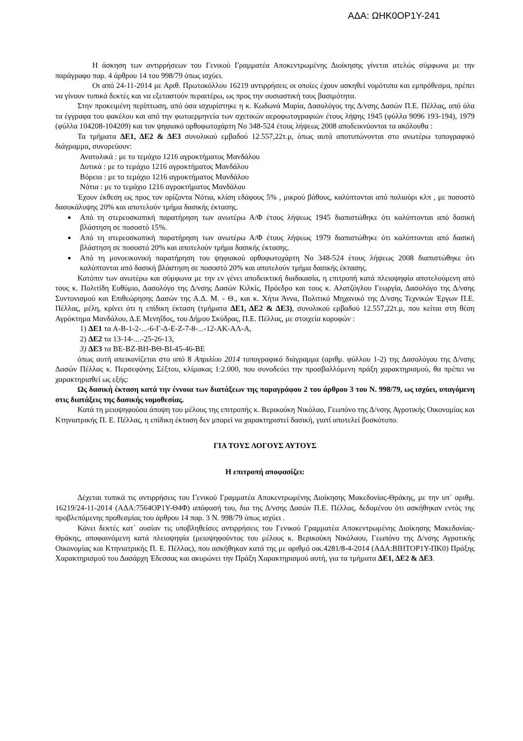ΑΔΑ: ΩΗΚ0ΟΡ1Υ-241
Η άσκηση των αντιρρήσεων του Γενικού Γραμματέα Αποκεντρωμένης Διοίκησης γίνεται ατελώς σύμφωνα με την παράγραφο παρ. 4 άρθρου 14 του 998/79 όπως ισχύει.
Οι από 24-11-2014 με Αριθ. Πρωτοκόλλου 16219 αντιρρήσεις οι οποίες έχουν ασκηθεί νομότυπα και εμπρόθεσμα, πρέπει να γίνουν τυπικά δεκτές και να εξεταστούν περαιτέρω, ως προς την ουσιαστική τους βασιμότητα.
Στην προκειμένη περίπτωση, από όσα ισχυρίστηκε η κ. Κωδωνά Μαρία, Δασολόγος της Δ/νσης Δασών Π.Ε. Πέλλας, από όλα τα έγγραφα του φακέλου και από την φωτοερμηνεία των σχετικών αεροφωτογραφιών έτους λήψης 1945 (φύλλα 9096 193-194), 1979 (φύλλα 104208-104209) και τον ψηφιακό ορθοφωτοχάρτη Νο 348-524 έτους λήψεως 2008 αποδεικνύονται τα ακόλουθα :
Τα τμήματα ΔΕ1, ΔΕ2 & ΔΕ3 συνολικού εμβαδού 12.557,22τ.μ, όπως αυτά αποτυπώνονται στο ανωτέρω τοπογραφικό διάγραμμα, συνορεύουν:
Ανατολικά : με το τεμάχιο 1216 αγροκτήματος Μανδάλου
Δυτικά : με το τεμάχιο 1216 αγροκτήματος Μανδάλου
Βόρεια : με το τεμάχιο 1216 αγροκτήματος Μανδάλου
Νότια : με το τεμάχιο 1216 αγροκτήματος Μανδάλου
Έχουν έκθεση ως προς τον ορίζοντα Νότια, κλίση εδάφους 5% , μικρού βάθους, καλύπτονται από παλιούρι κλπ , με ποσοστό δασοκάλυψης 20% και αποτελούν τμήμα δασικής έκτασης.
Από τη στερεοσκοπική παρατήρηση των ανωτέρω Α/Φ έτους λήψεως 1945 διαπιστώθηκε ότι καλύπτονται από δασική βλάστηση σε ποσοστό 15%.
Από τη στερεοσκοπική παρατήρηση των ανωτέρω Α/Φ έτους λήψεως 1979 διαπιστώθηκε ότι καλύπτονται από δασική βλάστηση σε ποσοστό 20% και αποτελούν τμήμα δασικής έκτασης.
Από τη μονοεικονική παρατήρηση του ψηφιακού ορθοφωτοχάρτη Νο 348-524 έτους λήψεως 2008 διαπιστώθηκε ότι καλύπτονται από δασική βλάστηση σε ποσοστό 20% και αποτελούν τμήμα δασικής έκτασης.
Κατόπιν των ανωτέρω και σύμφωνα με την εν γένει αποδεικτική διαδικασία, η επιτροπή κατά πλειοψηφία αποτελούμενη από τους κ. Πολιτίδη Ευθύμιο, Δασολόγο της Δ/νσης Δασών Κιλκίς, Πρόεδρο και τους κ. Αλατζόγλου Γεωργία, Δασολόγο της Δ/νσης Συντονισμού και Επιθεώρησης Δασών της Α.Δ. Μ. - Θ., και κ. Χήτα Άννα, Πολιτικό Μηχανικό της Δ/νσης Τεχνικών Έργων Π.Ε. Πέλλας, μέλη, κρίνει ότι η επίδικη έκταση (τμήματα ΔΕ1, ΔΕ2 & ΔΕ3), συνολικού εμβαδού 12.557,22τ.μ, που κείται στη θέση Αγρόκτημα Μανδάλου, Δ.Ε Μενηΐδος, του Δήμου Σκύδρας, Π.Ε. Πέλλας, με στοιχεία κορυφών :
1) ΔΕ1 τα Α-Β-1-2-...-6-Γ-Δ-Ε-Ζ-7-8-...-12-ΑΚ-ΑΛ-Α,
2) ΔΕ2 τα 13-14-....-25-26-13,
3) ΔΕ3 τα ΒΕ-ΒΖ-ΒΗ-ΒΘ-ΒΙ-45-46-ΒΕ
όπως αυτή απεικονίζεται στο από 8 Απριλίου 2014 τοπογραφικό διάγραμμα (αριθμ. φύλλου 1-2) της Δασολόγου της Δ/νσης Δασών Πέλλας κ. Περσεφόνης Σέξτου, κλίμακας 1:2.000, που συνοδεύει την προσβαλλόμενη πράξη χαρακτηρισμού, θα πρέπει να χαρακτηρισθεί ως εξής:
Ως δασική έκταση κατά την έννοια των διατάξεων της παραγράφου 2 του άρθρου 3 του Ν. 998/79, ως ισχύει, υπαγόμενη στις διατάξεις της δασικής νομοθεσίας.
Κατά τη μειοψηφούσα άποψη του μέλους της επιτροπής κ. Βερικούκη Νικόλαο, Γεωπόνο της Δ/νσης Αγροτικής Οικονομίας και Κτηνιατρικής Π. Ε. Πέλλας, η επίδικη έκταση δεν μπορεί να χαρακτηριστεί δασική, γιατί αποτελεί βοσκότοπο.
ΓΙΑ ΤΟΥΣ ΛΟΓΟΥΣ ΑΥΤΟΥΣ
Η επιτροπή αποφασίζει:
Δέχεται τυπικά τις αντιρρήσεις του Γενικού Γραμματέα Αποκεντρωμένης Διοίκησης Μακεδονίας-Θράκης, με την υπ΄ αριθμ. 16219/24-11-2014 (ΑΔΑ:7564ΟΡ1Υ-Θ4Φ) απόφασή του, δια της Δ/νσης Δασών Π.Ε. Πέλλας, δεδομένου ότι ασκήθηκαν εντός της προβλεπόμενης προθεσμίας του άρθρου 14 παρ. 3 Ν. 998/79 όπως ισχύει .
Κάνει δεκτές κατ΄ ουσίαν τις υποβληθείσες αντιρρήσεις του Γενικού Γραμματέα Αποκεντρωμένης Διοίκησης Μακεδονίας-Θράκης, αποφαινόμενη κατά πλειοψηφία (μειοψηφούντος του μέλους κ. Βερικούκη Νικόλαου, Γεωπόνο της Δ/νσης Αγροτικής Οικονομίας και Κτηνιατρικής Π. Ε. Πέλλας), που ασκήθηκαν κατά της με αριθμό οικ.4281/8-4-2014 (ΑΔΑ:ΒΙΗΤΟΡ1Υ-ΠΚ0) Πράξης Χαρακτηρισμού του Δασάρχη Έδεσσας και ακυρώνει την Πράξη Χαρακτηρισμού αυτή, για τα τμήματα ΔΕ1, ΔΕ2 & ΔΕ3.